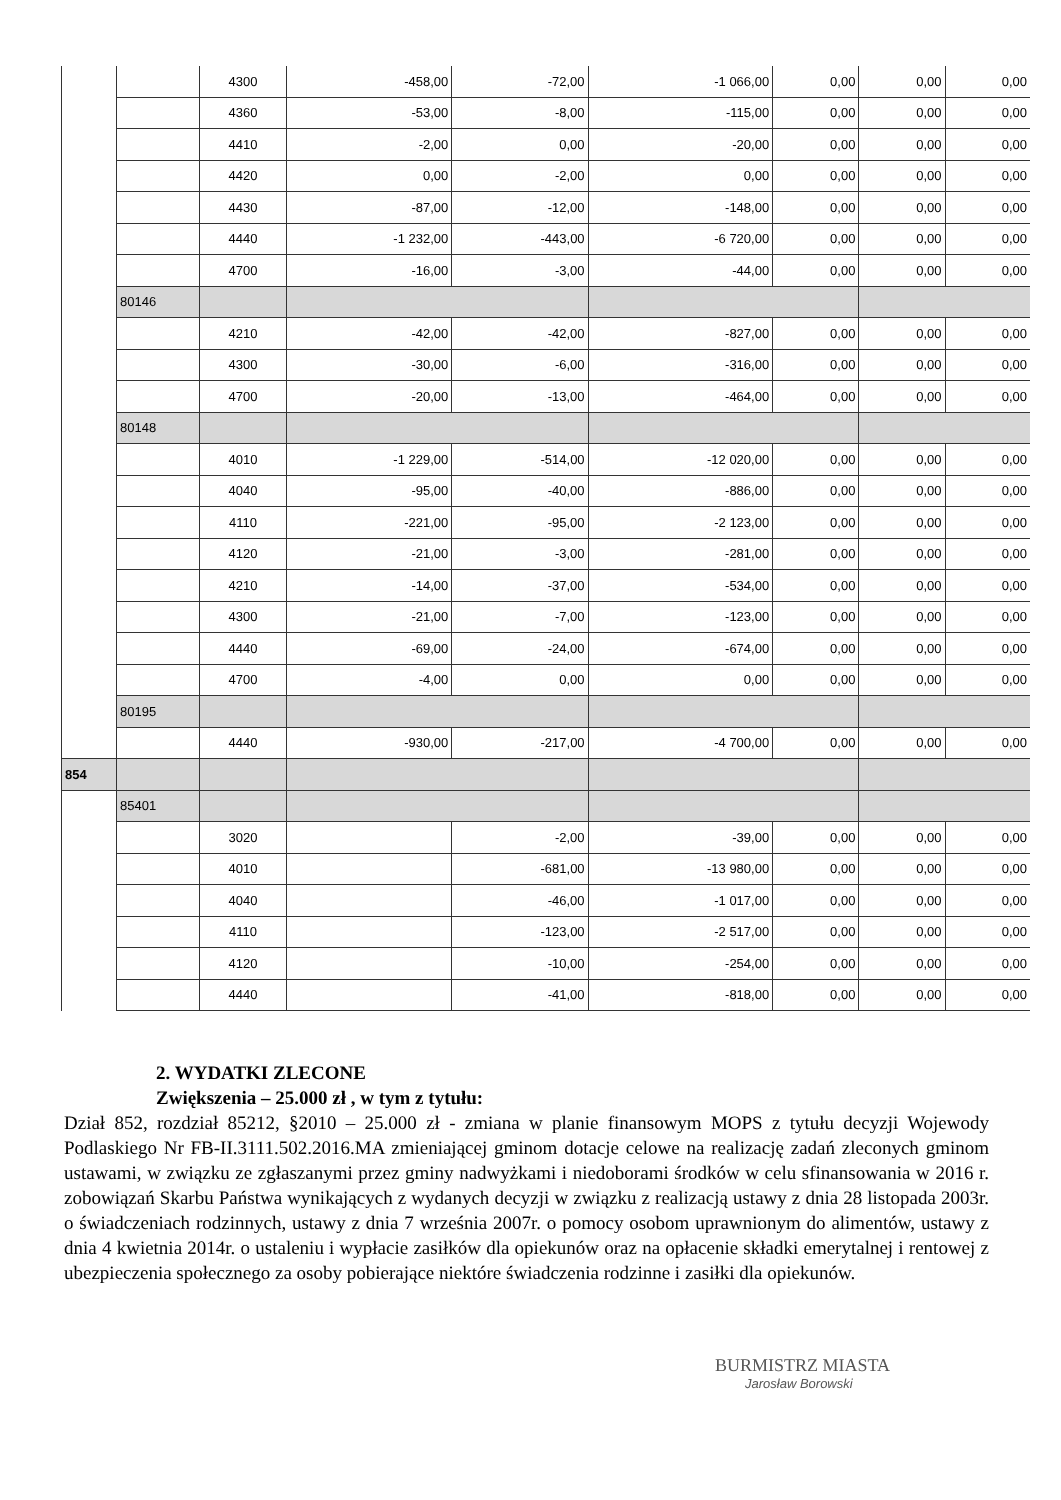| | | 4300 | -458,00 | -72,00 | -1 066,00 | 0,00 | 0,00 | 0,00 |
| | | 4360 | -53,00 | -8,00 | -115,00 | 0,00 | 0,00 | 0,00 |
| | | 4410 | -2,00 | 0,00 | -20,00 | 0,00 | 0,00 | 0,00 |
| | | 4420 | 0,00 | -2,00 | 0,00 | 0,00 | 0,00 | 0,00 |
| | | 4430 | -87,00 | -12,00 | -148,00 | 0,00 | 0,00 | 0,00 |
| | | 4440 | -1 232,00 | -443,00 | -6 720,00 | 0,00 | 0,00 | 0,00 |
| | | 4700 | -16,00 | -3,00 | -44,00 | 0,00 | 0,00 | 0,00 |
| | 80146 | | | | | | | |
| | | 4210 | -42,00 | -42,00 | -827,00 | 0,00 | 0,00 | 0,00 |
| | | 4300 | -30,00 | -6,00 | -316,00 | 0,00 | 0,00 | 0,00 |
| | | 4700 | -20,00 | -13,00 | -464,00 | 0,00 | 0,00 | 0,00 |
| | 80148 | | | | | | | |
| | | 4010 | -1 229,00 | -514,00 | -12 020,00 | 0,00 | 0,00 | 0,00 |
| | | 4040 | -95,00 | -40,00 | -886,00 | 0,00 | 0,00 | 0,00 |
| | | 4110 | -221,00 | -95,00 | -2 123,00 | 0,00 | 0,00 | 0,00 |
| | | 4120 | -21,00 | -3,00 | -281,00 | 0,00 | 0,00 | 0,00 |
| | | 4210 | -14,00 | -37,00 | -534,00 | 0,00 | 0,00 | 0,00 |
| | | 4300 | -21,00 | -7,00 | -123,00 | 0,00 | 0,00 | 0,00 |
| | | 4440 | -69,00 | -24,00 | -674,00 | 0,00 | 0,00 | 0,00 |
| | | 4700 | -4,00 | 0,00 | 0,00 | 0,00 | 0,00 | 0,00 |
| | 80195 | | | | | | | |
| | | 4440 | -930,00 | -217,00 | -4 700,00 | 0,00 | 0,00 | 0,00 |
| 854 | | | | | | | | |
| | 85401 | | | | | | | |
| | | 3020 | | -2,00 | -39,00 | 0,00 | 0,00 | 0,00 |
| | | 4010 | | -681,00 | -13 980,00 | 0,00 | 0,00 | 0,00 |
| | | 4040 | | -46,00 | -1 017,00 | 0,00 | 0,00 | 0,00 |
| | | 4110 | | -123,00 | -2 517,00 | 0,00 | 0,00 | 0,00 |
| | | 4120 | | -10,00 | -254,00 | 0,00 | 0,00 | 0,00 |
| | | 4440 | | -41,00 | -818,00 | 0,00 | 0,00 | 0,00 |
2. WYDATKI ZLECONE
Zwiększenia – 25.000 zł , w tym z tytułu:
Dział 852, rozdział 85212, §2010 – 25.000 zł - zmiana w planie finansowym MOPS z tytułu decyzji Wojewody Podlaskiego Nr FB-II.3111.502.2016.MA zmieniającej gminom dotacje celowe na realizację zadań zleconych gminom ustawami, w związku ze zgłaszanymi przez gminy nadwyżkami i niedoborami środków w celu sfinansowania w 2016 r. zobowiązań Skarbu Państwa wynikających z wydanych decyzji w związku z realizacją ustawy z dnia 28 listopada 2003r. o świadczeniach rodzinnych, ustawy z dnia 7 września 2007r. o pomocy osobom uprawnionym do alimentów, ustawy z dnia 4 kwietnia 2014r. o ustaleniu i wypłacie zasiłków dla opiekunów oraz na opłacenie składki emerytalnej i rentowej z ubezpieczenia społecznego za osoby pobierające niektóre świadczenia rodzinne i zasiłki dla opiekunów.
BURMISTRZ MIASTA
Jarosław Borowski